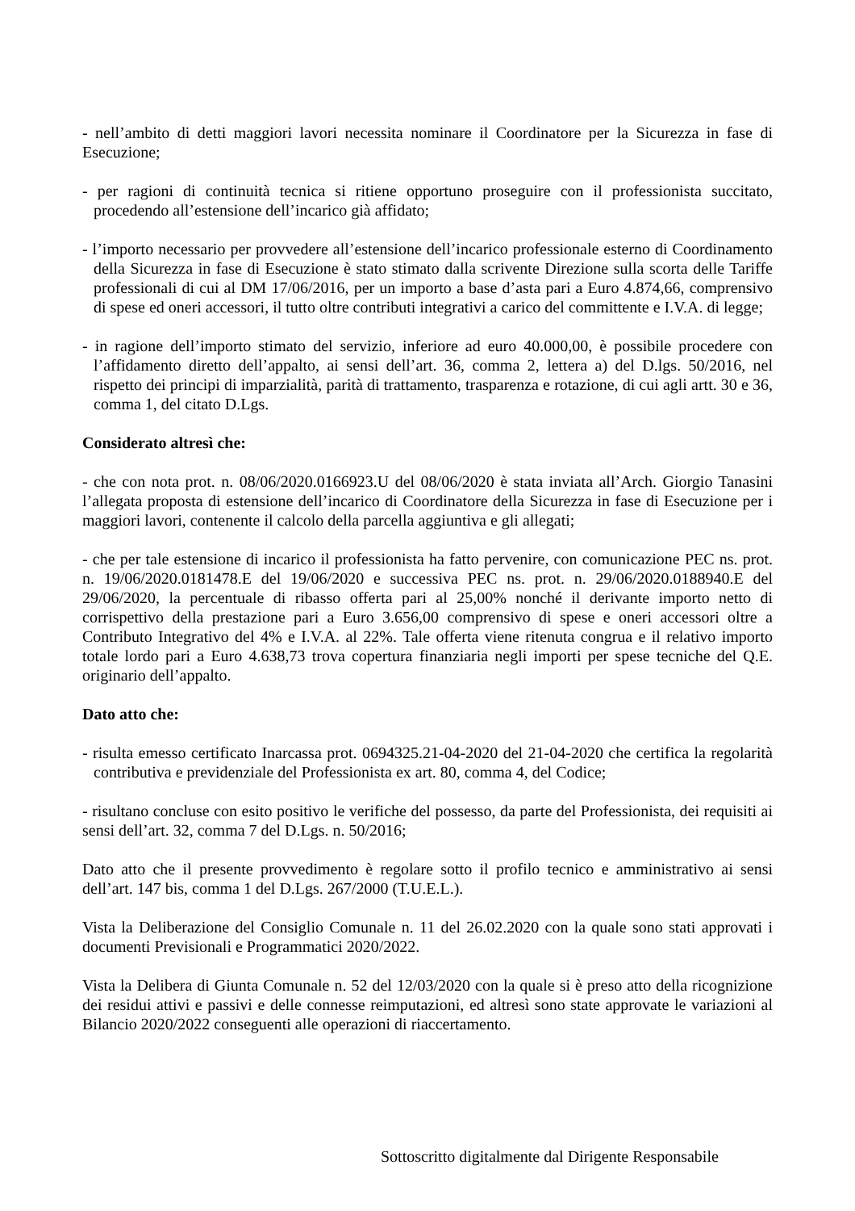- nell’ambito di detti maggiori lavori necessita nominare il Coordinatore per la Sicurezza in fase di Esecuzione;
- per ragioni di continuità tecnica si ritiene opportuno proseguire con il professionista succitato, procedendo all’estensione dell’incarico già affidato;
- l’importo necessario per provvedere all’estensione dell’incarico professionale esterno di Coordinamento della Sicurezza in fase di Esecuzione è stato stimato dalla scrivente Direzione sulla scorta delle Tariffe professionali di cui al DM 17/06/2016, per un importo a base d’asta pari a Euro 4.874,66, comprensivo di spese ed oneri accessori, il tutto oltre contributi integrativi a carico del committente e I.V.A. di legge;
- in ragione dell’importo stimato del servizio, inferiore ad euro 40.000,00, è possibile procedere con l’affidamento diretto dell’appalto, ai sensi dell’art. 36, comma 2, lettera a) del D.lgs. 50/2016, nel rispetto dei principi di imparzialità, parità di trattamento, trasparenza e rotazione, di cui agli artt. 30 e 36, comma 1, del citato D.Lgs.
Considerato altresì che:
- che con nota prot. n. 08/06/2020.0166923.U del 08/06/2020 è stata inviata all’Arch. Giorgio Tanasini l’allegata proposta di estensione dell’incarico di Coordinatore della Sicurezza in fase di Esecuzione per i maggiori lavori, contenente il calcolo della parcella aggiuntiva e gli allegati;
- che per tale estensione di incarico il professionista ha fatto pervenire, con comunicazione PEC ns. prot. n. 19/06/2020.0181478.E del 19/06/2020 e successiva PEC ns. prot. n. 29/06/2020.0188940.E del 29/06/2020, la percentuale di ribasso offerta pari al 25,00% nonché il derivante importo netto di corrispettivo della prestazione pari a Euro 3.656,00 comprensivo di spese e oneri accessori oltre a Contributo Integrativo del 4% e I.V.A. al 22%. Tale offerta viene ritenuta congrua e il relativo importo totale lordo pari a Euro 4.638,73 trova copertura finanziaria negli importi per spese tecniche del Q.E. originario dell’appalto.
Dato atto che:
- risulta emesso certificato Inarcassa prot. 0694325.21-04-2020 del 21-04-2020 che certifica la regolarità contributiva e previdenziale del Professionista ex art. 80, comma 4, del Codice;
- risultano concluse con esito positivo le verifiche del possesso, da parte del Professionista, dei requisiti ai sensi dell’art. 32, comma 7 del D.Lgs. n. 50/2016;
Dato atto che il presente provvedimento è regolare sotto il profilo tecnico e amministrativo ai sensi dell’art. 147 bis, comma 1 del D.Lgs. 267/2000 (T.U.E.L.).
Vista la Deliberazione del Consiglio Comunale n. 11 del 26.02.2020 con la quale sono stati approvati i documenti Previsionali e Programmatici 2020/2022.
Vista la Delibera di Giunta Comunale n. 52 del 12/03/2020 con la quale si è preso atto della ricognizione dei residui attivi e passivi e delle connesse reimputazioni, ed altresì sono state approvate le variazioni al Bilancio 2020/2022 conseguenti alle operazioni di riaccertamento.
Sottoscritto digitalmente dal Dirigente Responsabile